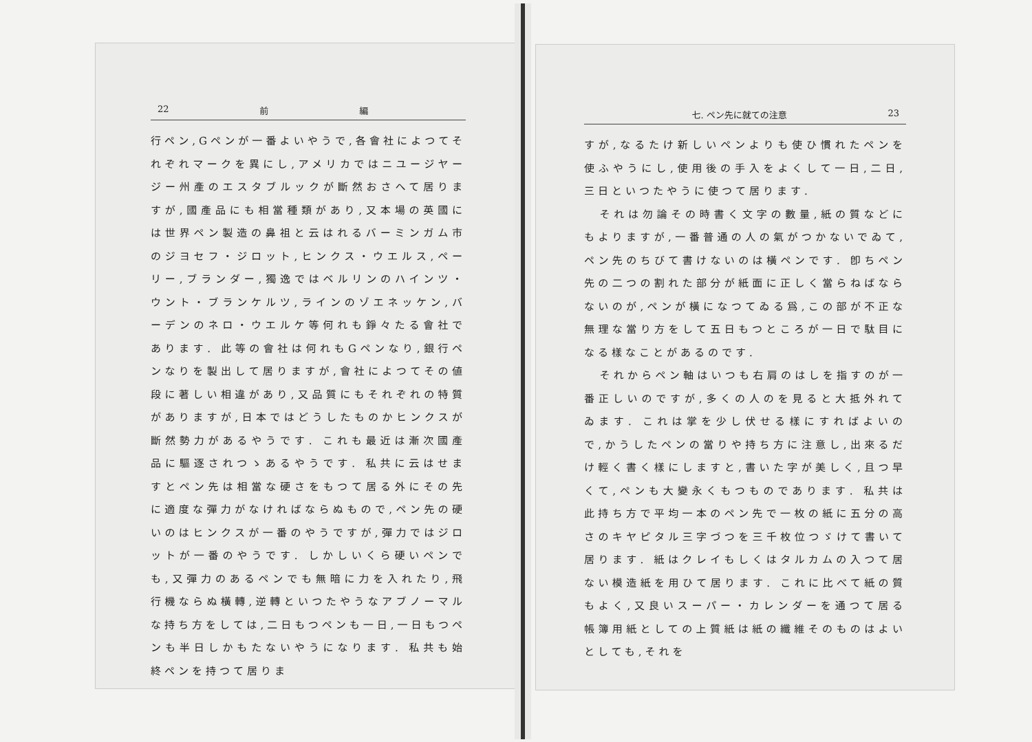22 前 編
行ペン,Gペンが一番よいやうで,各會社によつてそれぞれマークを異にし,アメリカではニユージヤージー州產のエスタブルックが斷然おさへて居りますが,國產品にも相當種類があり,又本場の英國には世界ペン製造の鼻祖と云はれるバーミンガム市のジヨセフ・ジロット,ヒンクス・ウエルス,ペーリー,ブランダー,獨逸ではベルリンのハインツ・ウント・ブランケルツ,ラインのゾエネッケン,バーデンのネロ・ウエルケ等何れも錚々たる會社であります. 此等の會社は何れもGペンなり,銀行ペンなりを製出して居りますが,會社によつてその値段に著しい相違があり,又品質にもそれぞれの特質がありますが,日本ではどうしたものかヒンクスが斷然勢力があるやうです. これも最近は漸次國產品に驅逐されつゝあるやうです. 私共に云はせますとペン先は相當な硬さをもつて居る外にその先に適度な彈力がなければならぬもので,ペン先の硬いのはヒンクスが一番のやうですが,彈力ではジロットが一番のやうです. しかしいくら硬いペンでも,又彈力のあるペンでも無暗に力を入れたり,飛行機ならぬ橫轉,逆轉といつたやうなアブノーマルな持ち方をしては,二日もつペンも一日,一日もつペンも半日しかもたないやうになります. 私共も始終ペンを持つて居りま
七. ペン先に就ての注意 23
すが,なるたけ新しいペンよりも使ひ慣れたペンを使ふやうにし,使用後の手入をよくして一日,二日,三日といつたやうに使つて居ります.
それは勿論その時書く文字の數量,紙の質などにもよりますが,一番普通の人の氣がつかないでゐて,ペン先のちびて書けないのは橫ペンです. 卽ちペン先の二つの割れた部分が紙面に正しく當らねばならないのが,ペンが橫になつてゐる爲,この部が不正な無理な當り方をして五日もつところが一日で駄目になる樣なことがあるのです.
それからペン軸はいつも右肩のはしを指すのが一番正しいのですが,多くの人のを見ると大抵外れてゐます. これは掌を少し伏せる樣にすればよいので,かうしたペンの當りや持ち方に注意し,出來るだけ輕く書く樣にしますと,書いた字が美しく,且つ早くて,ペンも大變永くもつものであります. 私共は此持ち方で平均一本のペン先で一枚の紙に五分の高さのキヤピタル三字づつを三千枚位つゞけて書いて居ります. 紙はクレイもしくはタルカムの入つて居ない模造紙を用ひて居ります. これに比べて紙の質もよく,又良いスーパー・カレンダーを通つて居る帳簿用紙としての上質紙は紙の纖維そのものはよいとしても,それを